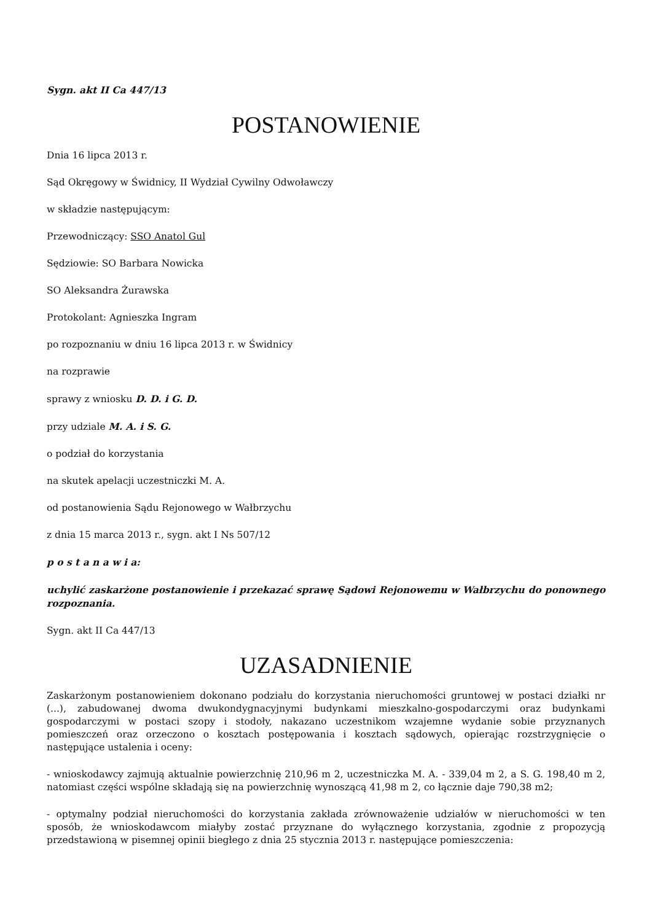Sygn. akt II Ca 447/13
POSTANOWIENIE
Dnia 16 lipca 2013 r.
Sąd Okręgowy w Świdnicy, II Wydział Cywilny Odwoławczy
w składzie następującym:
Przewodniczący: SSO Anatol Gul
Sędziowie: SO Barbara Nowicka
SO Aleksandra Żurawska
Protokolant: Agnieszka Ingram
po rozpoznaniu w dniu 16 lipca 2013 r. w Świdnicy
na rozprawie
sprawy z wniosku D. D. i G. D.
przy udziale M. A. i S. G.
o podział do korzystania
na skutek apelacji uczestniczki M. A.
od postanowienia Sądu Rejonowego w Wałbrzychu
z dnia 15 marca 2013 r., sygn. akt I Ns 507/12
p o s t a n a w i a:
uchylić zaskarżone postanowienie i przekazać sprawę Sądowi Rejonowemu w Wałbrzychu do ponownego rozpoznania.
Sygn. akt II Ca 447/13
UZASADNIENIE
Zaskarżonym postanowieniem dokonano podziału do korzystania nieruchomości gruntowej w postaci działki nr (...), zabudowanej dwoma dwukondygnacyjnymi budynkami mieszkalno-gospodarczymi oraz budynkami gospodarczymi w postaci szopy i stodoły, nakazano uczestnikom wzajemne wydanie sobie przyznanych pomieszczeń oraz orzeczono o kosztach postępowania i kosztach sądowych, opierając rozstrzygnięcie o następujące ustalenia i oceny:
- wnioskodawcy zajmują aktualnie powierzchnię 210,96 m 2, uczestniczka M. A. - 339,04 m 2, a S. G. 198,40 m 2, natomiast części wspólne składają się na powierzchnię wynoszącą 41,98 m 2, co łącznie daje 790,38 m2;
- optymalny podział nieruchomości do korzystania zakłada zrównoważenie udziałów w nieruchomości w ten sposób, że wnioskodawcom miałyby zostać przyznane do wyłącznego korzystania, zgodnie z propozycją przedstawioną w pisemnej opinii biegłego z dnia 25 stycznia 2013 r. następujące pomieszczenia: